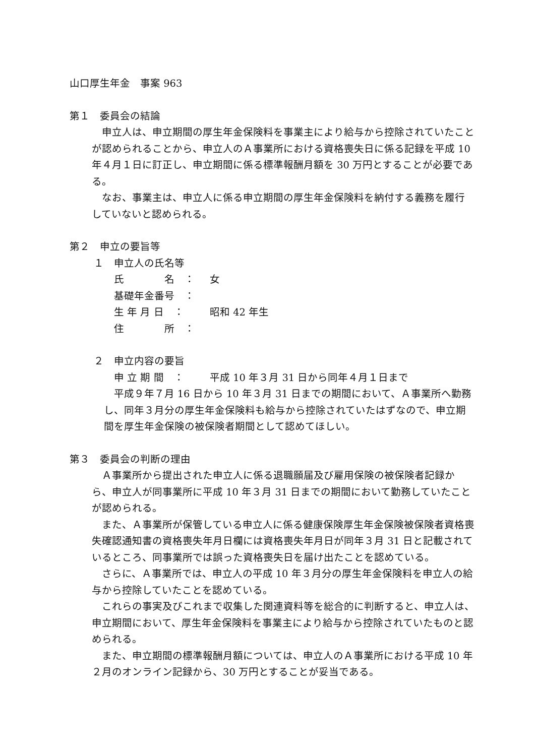山口厚生年金　事案 963
第１　委員会の結論
申立人は、申立期間の厚生年金保険料を事業主により給与から控除されていたことが認められることから、申立人のＡ事業所における資格喪失日に係る記録を平成 10 年４月１日に訂正し、申立期間に係る標準報酬月額を 30 万円とすることが必要である。
なお、事業主は、申立人に係る申立期間の厚生年金保険料を納付する義務を履行していないと認められる。
第２　申立の要旨等
１　申立人の氏名等
氏　　　　名　： 女
基礎年金番号　：
生 年 月 日　： 昭和 42 年生
住　　　　所　：
２　申立内容の要旨
申 立 期 間　： 平成 10 年３月 31 日から同年４月１日まで
平成９年７月 16 日から 10 年３月 31 日までの期間において、Ａ事業所へ勤務し、同年３月分の厚生年金保険料も給与から控除されていたはずなので、申立期間を厚生年金保険の被保険者期間として認めてほしい。
第３　委員会の判断の理由
Ａ事業所から提出された申立人に係る退職願届及び雇用保険の被保険者記録から、申立人が同事業所に平成 10 年３月 31 日までの期間において勤務していたことが認められる。
また、Ａ事業所が保管している申立人に係る健康保険厚生年金保険被保険者資格喪失確認通知書の資格喪失年月日欄には資格喪失年月日が同年３月 31 日と記載されているところ、同事業所では誤った資格喪失日を届け出たことを認めている。
さらに、Ａ事業所では、申立人の平成 10 年３月分の厚生年金保険料を申立人の給与から控除していたことを認めている。
これらの事実及びこれまで収集した関連資料等を総合的に判断すると、申立人は、申立期間において、厚生年金保険料を事業主により給与から控除されていたものと認められる。
また、申立期間の標準報酬月額については、申立人のＡ事業所における平成 10 年２月のオンライン記録から、30 万円とすることが妥当である。